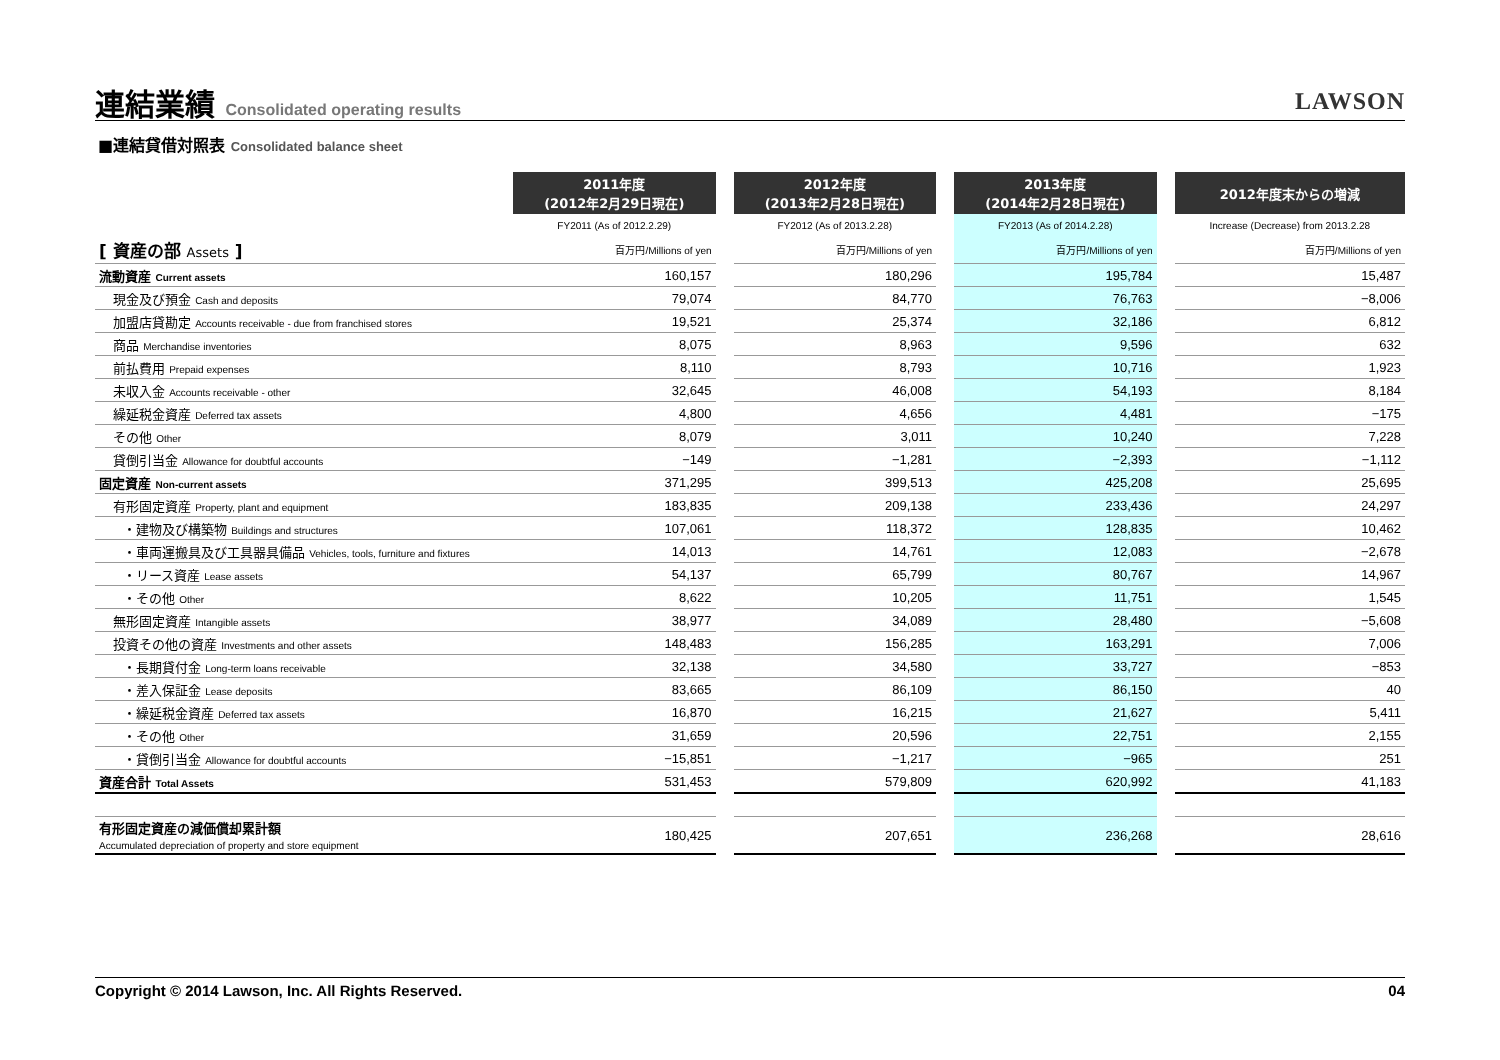連結業績 Consolidated operating results LAWSON
■連結貸借対照表 Consolidated balance sheet
| | 2011年度 (2012年2月29日現在) | | 2012年度 (2013年2月28日現在) | | 2013年度 (2014年2月28日現在) | | 2012年度末からの増減 |
| | FY2011 (As of 2012.2.29) | | FY2012 (As of 2013.2.28) | | FY2013 (As of 2014.2.28) | | Increase (Decrease) from 2013.2.28 |
| [ 資産の部 Assets ] | 百万円/Millions of yen | | 百万円/Millions of yen | | 百万円/Millions of yen | | 百万円/Millions of yen |
| 流動資産 Current assets | 160,157 | | 180,296 | | 195,784 | | 15,487 |
| 現金及び預金 Cash and deposits | 79,074 | | 84,770 | | 76,763 | | −8,006 |
| 加盟店貸勘定 Accounts receivable - due from franchised stores | 19,521 | | 25,374 | | 32,186 | | 6,812 |
| 商品 Merchandise inventories | 8,075 | | 8,963 | | 9,596 | | 632 |
| 前払費用 Prepaid expenses | 8,110 | | 8,793 | | 10,716 | | 1,923 |
| 未収入金 Accounts receivable - other | 32,645 | | 46,008 | | 54,193 | | 8,184 |
| 繰延税金資産 Deferred tax assets | 4,800 | | 4,656 | | 4,481 | | −175 |
| その他 Other | 8,079 | | 3,011 | | 10,240 | | 7,228 |
| 貸倒引当金 Allowance for doubtful accounts | −149 | | −1,281 | | −2,393 | | −1,112 |
| 固定資産 Non-current assets | 371,295 | | 399,513 | | 425,208 | | 25,695 |
| 有形固定資産 Property, plant and equipment | 183,835 | | 209,138 | | 233,436 | | 24,297 |
| ・建物及び構築物 Buildings and structures | 107,061 | | 118,372 | | 128,835 | | 10,462 |
| ・車両運搬具及び工具器具備品 Vehicles, tools, furniture and fixtures | 14,013 | | 14,761 | | 12,083 | | −2,678 |
| ・リース資産 Lease assets | 54,137 | | 65,799 | | 80,767 | | 14,967 |
| ・その他 Other | 8,622 | | 10,205 | | 11,751 | | 1,545 |
| 無形固定資産 Intangible assets | 38,977 | | 34,089 | | 28,480 | | −5,608 |
| 投資その他の資産 Investments and other assets | 148,483 | | 156,285 | | 163,291 | | 7,006 |
| ・長期貸付金 Long-term loans receivable | 32,138 | | 34,580 | | 33,727 | | −853 |
| ・差入保証金 Lease deposits | 83,665 | | 86,109 | | 86,150 | | 40 |
| ・繰延税金資産 Deferred tax assets | 16,870 | | 16,215 | | 21,627 | | 5,411 |
| ・その他 Other | 31,659 | | 20,596 | | 22,751 | | 2,155 |
| ・貸倒引当金 Allowance for doubtful accounts | −15,851 | | −1,217 | | −965 | | 251 |
| 資産合計 Total Assets | 531,453 | | 579,809 | | 620,992 | | 41,183 |
| 有形固定資産の減価償却累計額 Accumulated depreciation of property and store equipment | 180,425 | | 207,651 | | 236,268 | | 28,616 |
Copyright © 2014 Lawson, Inc. All Rights Reserved. 04